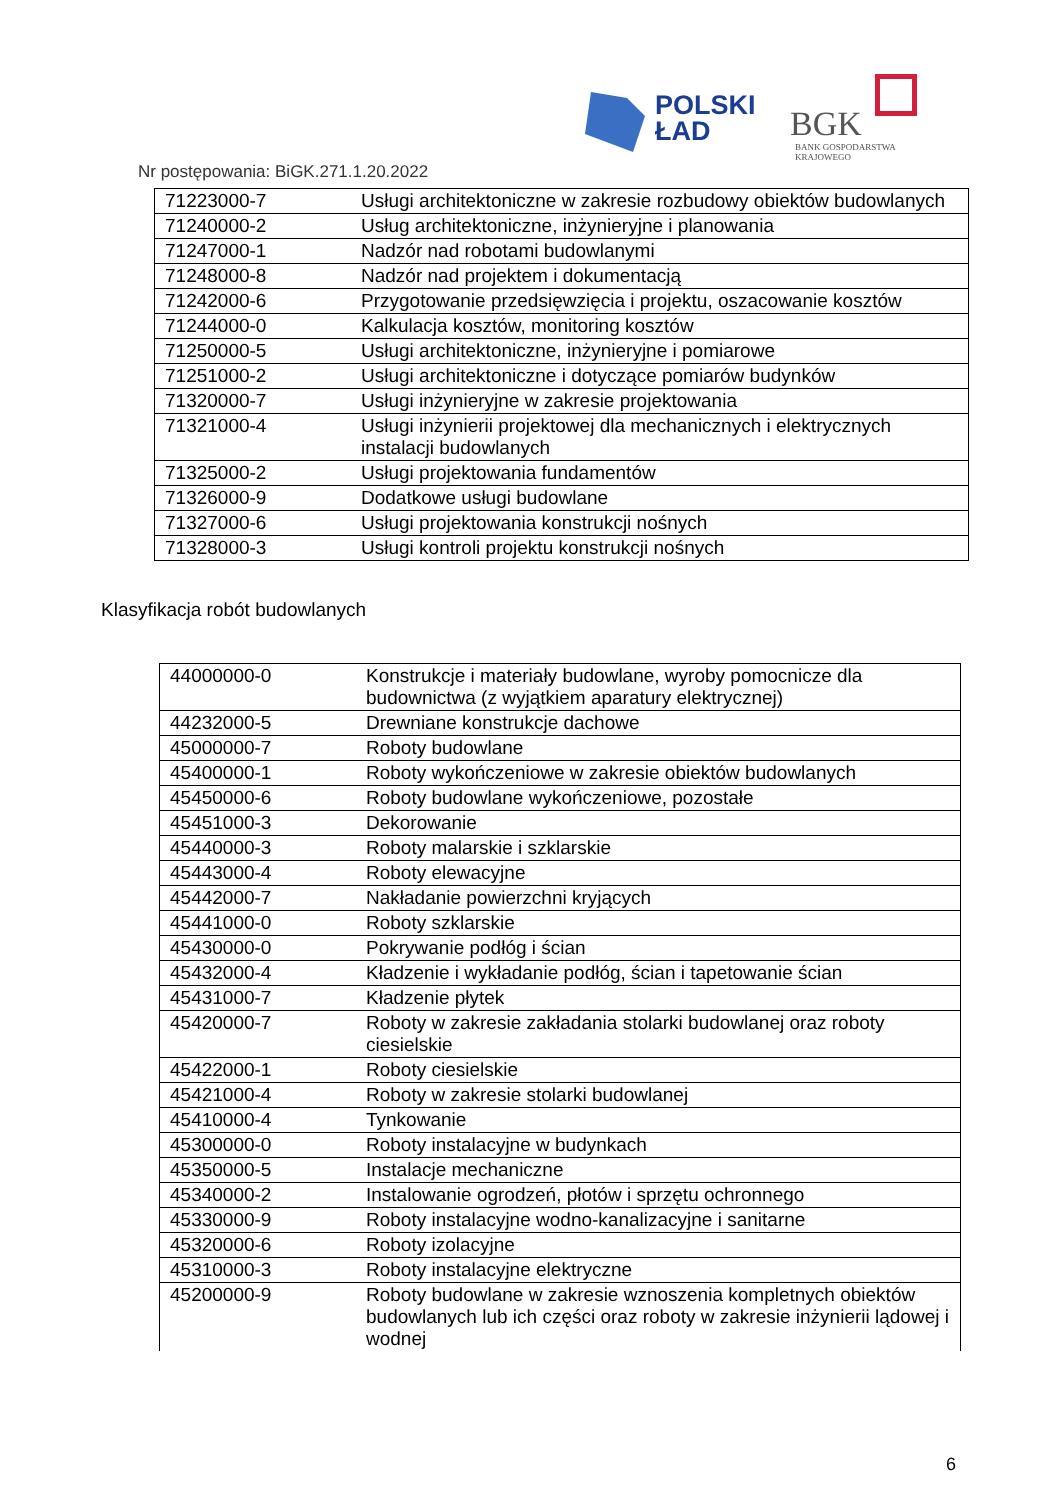POLSKI
ŁAD
BGK
BANK GOSPODARSTWA
KRAJOWEGO
Nr postępowania: BiGK.271.1.20.2022
| 71223000-7 | Usługi architektoniczne w zakresie rozbudowy obiektów budowlanych |
| 71240000-2 | Usług architektoniczne, inżynieryjne i planowania |
| 71247000-1 | Nadzór nad robotami budowlanymi |
| 71248000-8 | Nadzór nad projektem i dokumentacją |
| 71242000-6 | Przygotowanie przedsięwzięcia i projektu, oszacowanie kosztów |
| 71244000-0 | Kalkulacja kosztów, monitoring kosztów |
| 71250000-5 | Usługi architektoniczne, inżynieryjne i pomiarowe |
| 71251000-2 | Usługi architektoniczne i dotyczące pomiarów budynków |
| 71320000-7 | Usługi inżynieryjne w zakresie projektowania |
| 71321000-4 | Usługi inżynierii projektowej dla mechanicznych i elektrycznych instalacji budowlanych |
| 71325000-2 | Usługi projektowania fundamentów |
| 71326000-9 | Dodatkowe usługi budowlane |
| 71327000-6 | Usługi projektowania konstrukcji nośnych |
| 71328000-3 | Usługi kontroli projektu konstrukcji nośnych |
Klasyfikacja robót budowlanych
| 44000000-0 | Konstrukcje i materiały budowlane, wyroby pomocnicze dla budownictwa (z wyjątkiem aparatury elektrycznej) |
| 44232000-5 | Drewniane konstrukcje dachowe |
| 45000000-7 | Roboty budowlane |
| 45400000-1 | Roboty wykończeniowe w zakresie obiektów budowlanych |
| 45450000-6 | Roboty budowlane wykończeniowe, pozostałe |
| 45451000-3 | Dekorowanie |
| 45440000-3 | Roboty malarskie i szklarskie |
| 45443000-4 | Roboty elewacyjne |
| 45442000-7 | Nakładanie powierzchni kryjących |
| 45441000-0 | Roboty szklarskie |
| 45430000-0 | Pokrywanie podłóg i ścian |
| 45432000-4 | Kładzenie i wykładanie podłóg, ścian i tapetowanie ścian |
| 45431000-7 | Kładzenie płytek |
| 45420000-7 | Roboty w zakresie zakładania stolarki budowlanej oraz roboty ciesielskie |
| 45422000-1 | Roboty ciesielskie |
| 45421000-4 | Roboty w zakresie stolarki budowlanej |
| 45410000-4 | Tynkowanie |
| 45300000-0 | Roboty instalacyjne w budynkach |
| 45350000-5 | Instalacje mechaniczne |
| 45340000-2 | Instalowanie ogrodzeń, płotów i sprzętu ochronnego |
| 45330000-9 | Roboty instalacyjne wodno-kanalizacyjne i sanitarne |
| 45320000-6 | Roboty izolacyjne |
| 45310000-3 | Roboty instalacyjne elektryczne |
| 45200000-9 | Roboty budowlane w zakresie wznoszenia kompletnych obiektów budowlanych lub ich części oraz roboty w zakresie inżynierii lądowej i wodnej |
6